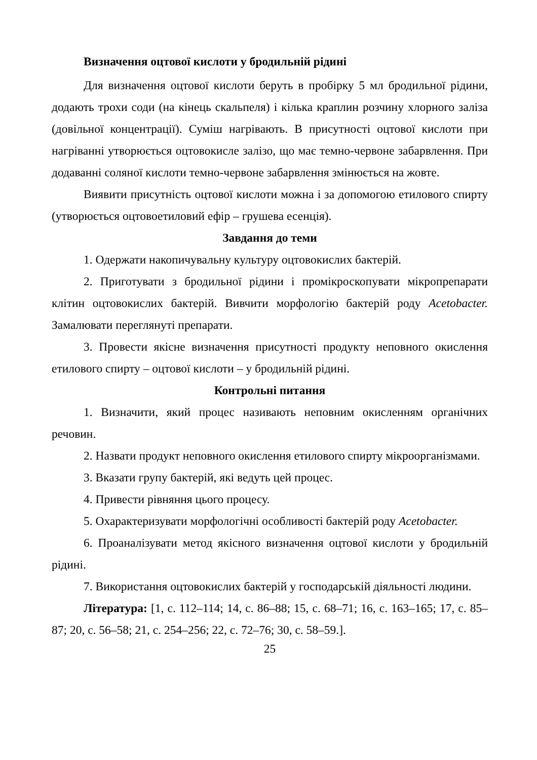Визначення оцтової кислоти у бродильній рідині
Для визначення оцтової кислоти беруть в пробірку 5 мл бродильної рідини, додають трохи соди (на кінець скальпеля) і кілька краплин розчину хлорного заліза (довільної концентрації). Суміш нагрівають. В присутності оцтової кислоти при нагріванні утворюється оцтовокисле залізо, що має темно-червоне забарвлення. При додаванні соляної кислоти темно-червоне забарвлення змінюється на жовте.
Виявити присутність оцтової кислоти можна і за допомогою етилового спирту (утворюється оцтовоетиловий ефір – грушева есенція).
Завдання до теми
1. Одержати накопичувальну культуру оцтовокислих бактерій.
2. Приготувати з бродильної рідини і промікроскопувати мікропрепарати клітин оцтовокислих бактерій. Вивчити морфологію бактерій роду Acetobacter. Замалювати переглянуті препарати.
3. Провести якісне визначення присутності продукту неповного окислення етилового спирту – оцтової кислоти – у бродильній рідині.
Контрольні питання
1. Визначити, який процес називають неповним окисленням органічних речовин.
2. Назвати продукт неповного окислення етилового спирту мікроорганізмами.
3. Вказати групу бактерій, які ведуть цей процес.
4. Привести рівняння цього процесу.
5. Охарактеризувати морфологічні особливості бактерій роду Acetobacter.
6. Проаналізувати метод якісного визначення оцтової кислоти у бродильній рідині.
7. Використання оцтовокислих бактерій у господарській діяльності людини.
Література: [1, с. 112–114; 14, с. 86–88; 15, с. 68–71; 16, с. 163–165; 17, с. 85–87; 20, с. 56–58; 21, с. 254–256; 22, с. 72–76; 30, с. 58–59.].
25